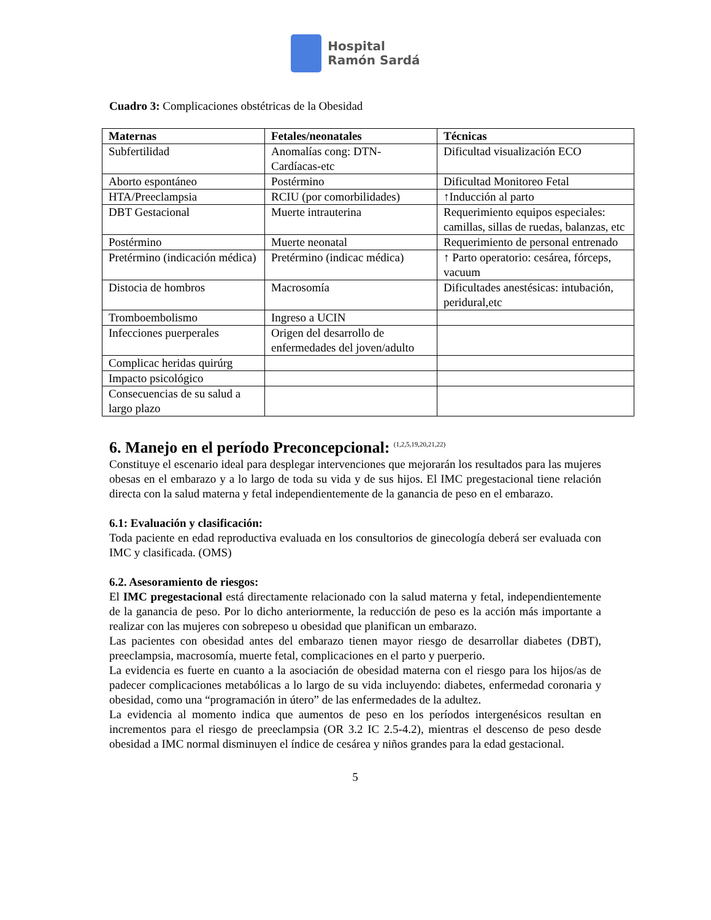Hospital
Ramón Sardá
Cuadro 3: Complicaciones obstétricas de la Obesidad
| Maternas | Fetales/neonatales | Técnicas |
| --- | --- | --- |
| Subfertilidad | Anomalías cong: DTN-Cardíacas-etc | Dificultad visualización ECO |
| Aborto espontáneo | Postérmino | Dificultad Monitoreo Fetal |
| HTA/Preeclampsia | RCIU (por comorbilidades) | ↑Inducción al parto |
| DBT Gestacional | Muerte intrauterina | Requerimiento equipos especiales: camillas, sillas de ruedas, balanzas, etc |
| Postérmino | Muerte neonatal | Requerimiento de personal entrenado |
| Pretérmino (indicación médica) | Pretérmino (indicac médica) | ↑ Parto operatorio: cesárea, fórceps, vacuum |
| Distocia de hombros | Macrosomía | Dificultades anestésicas: intubación, peridural,etc |
| Tromboembolismo | Ingreso a UCIN | |
| Infecciones puerperales | Origen del desarrollo de enfermedades del joven/adulto | |
| Complicac heridas quirúrg | | |
| Impacto psicológico | | |
| Consecuencias de su salud a largo plazo | | |
6. Manejo en el período Preconcepcional: <sup>(1,2,5,19,20,21,22)</sup>
Constituye el escenario ideal para desplegar intervenciones que mejorarán los resultados para las mujeres obesas en el embarazo y a lo largo de toda su vida y de sus hijos. El IMC pregestacional tiene relación directa con la salud materna y fetal independientemente de la ganancia de peso en el embarazo.
6.1: Evaluación y clasificación:
Toda paciente en edad reproductiva evaluada en los consultorios de ginecología deberá ser evaluada con IMC y clasificada. (OMS)
6.2. Asesoramiento de riesgos:
El IMC pregestacional está directamente relacionado con la salud materna y fetal, independientemente de la ganancia de peso. Por lo dicho anteriormente, la reducción de peso es la acción más importante a realizar con las mujeres con sobrepeso u obesidad que planifican un embarazo.
Las pacientes con obesidad antes del embarazo tienen mayor riesgo de desarrollar diabetes (DBT), preeclampsia, macrosomía, muerte fetal, complicaciones en el parto y puerperio.
La evidencia es fuerte en cuanto a la asociación de obesidad materna con el riesgo para los hijos/as de padecer complicaciones metabólicas a lo largo de su vida incluyendo: diabetes, enfermedad coronaria y obesidad, como una “programación in útero” de las enfermedades de la adultez.
La evidencia al momento indica que aumentos de peso en los períodos intergenésicos resultan en incrementos para el riesgo de preeclampsia (OR 3.2 IC 2.5-4.2), mientras el descenso de peso desde obesidad a IMC normal disminuyen el índice de cesárea y niños grandes para la edad gestacional.
5